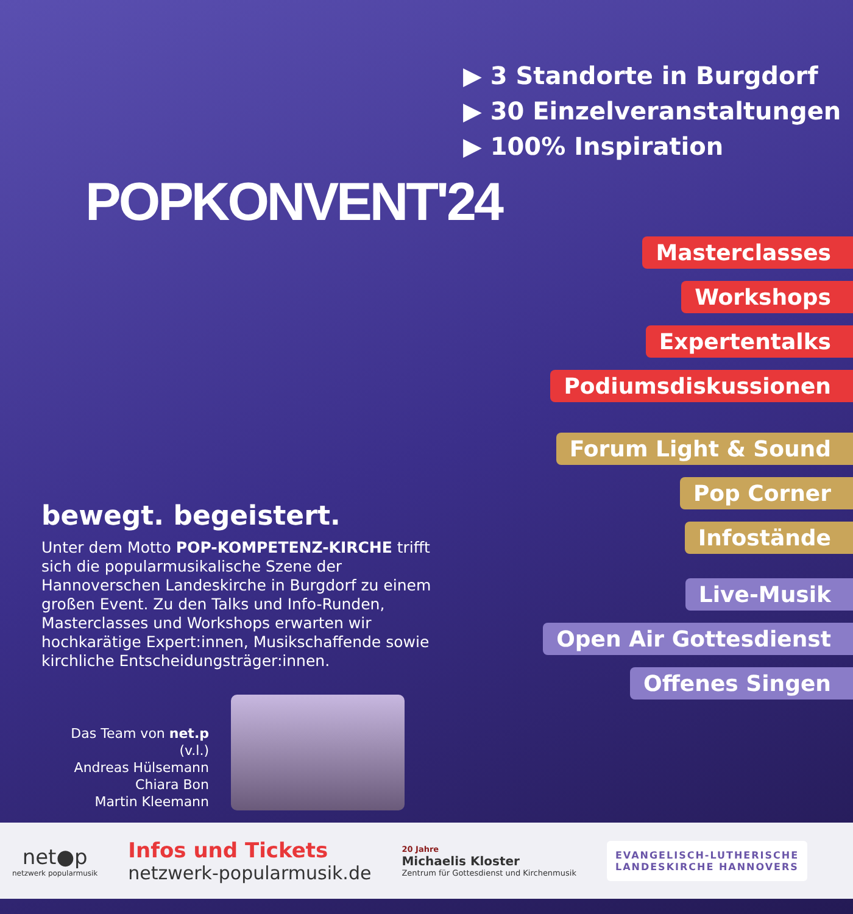POPKONVENT'24
▶ 3 Standorte in Burgdorf
▶ 30 Einzelveranstaltungen
▶ 100% Inspiration
bewegt. begeistert.
Unter dem Motto POP-KOMPETENZ-KIRCHE trifft sich die popularmusikalische Szene der Hannoverschen Landeskirche in Burgdorf zu einem großen Event. Zu den Talks und Info-Runden, Masterclasses und Workshops erwarten wir hochkarätige Expert:innen, Musikschaffende sowie kirchliche Entscheidungsträger:innen.
Das Team von net.p (v.l.)
Andreas Hülsemann
Chiara Bon
Martin Kleemann
Masterclasses
Workshops
Expertentalks
Podiumsdiskussionen
Forum Light & Sound
Pop Corner
Infostände
Live-Musik
Open Air Gottesdienst
Offenes Singen
net●p
netzwerk popularmusik
Infos und Tickets
netzwerk-popularmusik.de
20 Jahre
Michaelis Kloster
Zentrum für Gottesdienst und Kirchenmusik
EVANGELISCH-LUTHERISCHE
LANDESKIRCHE HANNOVERS